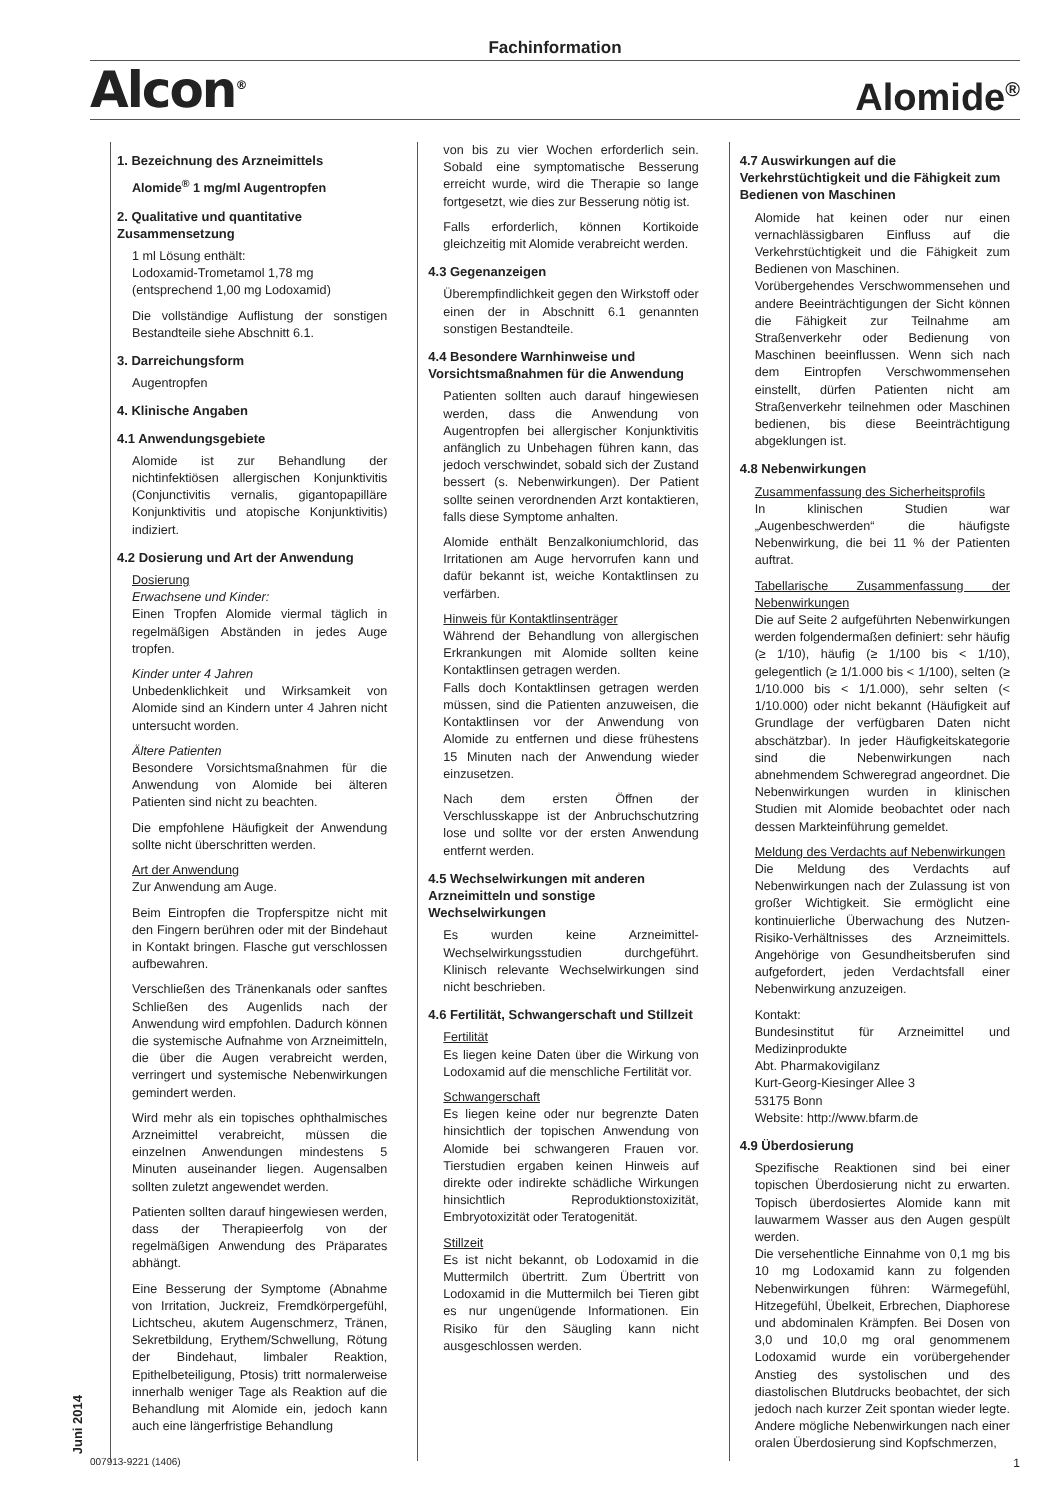Fachinformation
Alcon<sup>®</sup> Alomide<sup>®</sup>
1. Bezeichnung des Arzneimittels
Alomide<sup>®</sup> 1 mg/ml Augentropfen
2. Qualitative und quantitative Zusammensetzung
1 ml Lösung enthält:
Lodoxamid-Trometamol 1,78 mg
(entsprechend 1,00 mg Lodoxamid)
Die vollständige Auflistung der sonstigen Bestandteile siehe Abschnitt 6.1.
3. Darreichungsform
Augentropfen
4. Klinische Angaben
4.1 Anwendungsgebiete
Alomide ist zur Behandlung der nichtinfektiösen allergischen Konjunktivitis (Conjunctivitis vernalis, gigantopapilläre Konjunktivitis und atopische Konjunktivitis) indiziert.
4.2 Dosierung und Art der Anwendung
Dosierung
Erwachsene und Kinder:
Einen Tropfen Alomide viermal täglich in regelmäßigen Abständen in jedes Auge tropfen.
Kinder unter 4 Jahren
Unbedenklichkeit und Wirksamkeit von Alomide sind an Kindern unter 4 Jahren nicht untersucht worden.
Ältere Patienten
Besondere Vorsichtsmaßnahmen für die Anwendung von Alomide bei älteren Patienten sind nicht zu beachten.
Die empfohlene Häufigkeit der Anwendung sollte nicht überschritten werden.
Art der Anwendung
Zur Anwendung am Auge.
Beim Eintropfen die Tropferspitze nicht mit den Fingern berühren oder mit der Bindehaut in Kontakt bringen. Flasche gut verschlossen aufbewahren.
Verschließen des Tränenkanals oder sanftes Schließen des Augenlids nach der Anwendung wird empfohlen. Dadurch können die systemische Aufnahme von Arzneimitteln, die über die Augen verabreicht werden, verringert und systemische Nebenwirkungen gemindert werden.
Wird mehr als ein topisches ophthalmisches Arzneimittel verabreicht, müssen die einzelnen Anwendungen mindestens 5 Minuten auseinander liegen. Augensalben sollten zuletzt angewendet werden.
Patienten sollten darauf hingewiesen werden, dass der Therapieerfolg von der regelmäßigen Anwendung des Präparates abhängt.
Eine Besserung der Symptome (Abnahme von Irritation, Juckreiz, Fremdkörpergefühl, Lichtscheu, akutem Augenschmerz, Tränen, Sekretbildung, Erythem/Schwellung, Rötung der Bindehaut, limbaler Reaktion, Epithelbeteiligung, Ptosis) tritt normalerweise innerhalb weniger Tage als Reaktion auf die Behandlung mit Alomide ein, jedoch kann auch eine längerfristige Behandlung
von bis zu vier Wochen erforderlich sein. Sobald eine symptomatische Besserung erreicht wurde, wird die Therapie so lange fortgesetzt, wie dies zur Besserung nötig ist.
Falls erforderlich, können Kortikoide gleichzeitig mit Alomide verabreicht werden.
4.3 Gegenanzeigen
Überempfindlichkeit gegen den Wirkstoff oder einen der in Abschnitt 6.1 genannten sonstigen Bestandteile.
4.4 Besondere Warnhinweise und Vorsichtsmaßnahmen für die Anwendung
Patienten sollten auch darauf hingewiesen werden, dass die Anwendung von Augentropfen bei allergischer Konjunktivitis anfänglich zu Unbehagen führen kann, das jedoch verschwindet, sobald sich der Zustand bessert (s. Nebenwirkungen). Der Patient sollte seinen verordnenden Arzt kontaktieren, falls diese Symptome anhalten.
Alomide enthält Benzalkoniumchlorid, das Irritationen am Auge hervorrufen kann und dafür bekannt ist, weiche Kontaktlinsen zu verfärben.
Hinweis für Kontaktlinsenträger
Während der Behandlung von allergischen Erkrankungen mit Alomide sollten keine Kontaktlinsen getragen werden.
Falls doch Kontaktlinsen getragen werden müssen, sind die Patienten anzuweisen, die Kontaktlinsen vor der Anwendung von Alomide zu entfernen und diese frühestens 15 Minuten nach der Anwendung wieder einzusetzen.
Nach dem ersten Öffnen der Verschlusskappe ist der Anbruchschutzring lose und sollte vor der ersten Anwendung entfernt werden.
4.5 Wechselwirkungen mit anderen Arzneimitteln und sonstige Wechselwirkungen
Es wurden keine Arzneimittel-Wechselwirkungsstudien durchgeführt. Klinisch relevante Wechselwirkungen sind nicht beschrieben.
4.6 Fertilität, Schwangerschaft und Stillzeit
Fertilität
Es liegen keine Daten über die Wirkung von Lodoxamid auf die menschliche Fertilität vor.
Schwangerschaft
Es liegen keine oder nur begrenzte Daten hinsichtlich der topischen Anwendung von Alomide bei schwangeren Frauen vor. Tierstudien ergaben keinen Hinweis auf direkte oder indirekte schädliche Wirkungen hinsichtlich Reproduktionstoxizität, Embryotoxizität oder Teratogenität.
Stillzeit
Es ist nicht bekannt, ob Lodoxamid in die Muttermilch übertritt. Zum Übertritt von Lodoxamid in die Muttermilch bei Tieren gibt es nur ungenügende Informationen. Ein Risiko für den Säugling kann nicht ausgeschlossen werden.
4.7 Auswirkungen auf die Verkehrstüchtigkeit und die Fähigkeit zum Bedienen von Maschinen
Alomide hat keinen oder nur einen vernachlässigbaren Einfluss auf die Verkehrstüchtigkeit und die Fähigkeit zum Bedienen von Maschinen.
Vorübergehendes Verschwommensehen und andere Beeinträchtigungen der Sicht können die Fähigkeit zur Teilnahme am Straßenverkehr oder Bedienung von Maschinen beeinflussen. Wenn sich nach dem Eintropfen Verschwommensehen einstellt, dürfen Patienten nicht am Straßenverkehr teilnehmen oder Maschinen bedienen, bis diese Beeinträchtigung abgeklungen ist.
4.8 Nebenwirkungen
Zusammenfassung des Sicherheitsprofils
In klinischen Studien war „Augenbeschwerden“ die häufigste Nebenwirkung, die bei 11 % der Patienten auftrat.
Tabellarische Zusammenfassung der Nebenwirkungen
Die auf Seite 2 aufgeführten Nebenwirkungen werden folgendermaßen definiert: sehr häufig (≥ 1/10), häufig (≥ 1/100 bis < 1/10), gelegentlich (≥ 1/1.000 bis < 1/100), selten (≥ 1/10.000 bis < 1/1.000), sehr selten (< 1/10.000) oder nicht bekannt (Häufigkeit auf Grundlage der verfügbaren Daten nicht abschätzbar). In jeder Häufigkeitskategorie sind die Nebenwirkungen nach abnehmendem Schweregrad angeordnet. Die Nebenwirkungen wurden in klinischen Studien mit Alomide beobachtet oder nach dessen Markteinführung gemeldet.
Meldung des Verdachts auf Nebenwirkungen
Die Meldung des Verdachts auf Nebenwirkungen nach der Zulassung ist von großer Wichtigkeit. Sie ermöglicht eine kontinuierliche Überwachung des Nutzen-Risiko-Verhältnisses des Arzneimittels. Angehörige von Gesundheitsberufen sind aufgefordert, jeden Verdachtsfall einer Nebenwirkung anzuzeigen.
Kontakt:
Bundesinstitut für Arzneimittel und Medizinprodukte
Abt. Pharmakovigilanz
Kurt-Georg-Kiesinger Allee 3
53175 Bonn
Website: http://www.bfarm.de
4.9 Überdosierung
Spezifische Reaktionen sind bei einer topischen Überdosierung nicht zu erwarten. Topisch überdosiertes Alomide kann mit lauwarmem Wasser aus den Augen gespült werden.
Die versehentliche Einnahme von 0,1 mg bis 10 mg Lodoxamid kann zu folgenden Nebenwirkungen führen: Wärmegefühl, Hitzegefühl, Übelkeit, Erbrechen, Diaphorese und abdominalen Krämpfen. Bei Dosen von 3,0 und 10,0 mg oral genommenem Lodoxamid wurde ein vorübergehender Anstieg des systolischen und des diastolischen Blutdrucks beobachtet, der sich jedoch nach kurzer Zeit spontan wieder legte. Andere mögliche Nebenwirkungen nach einer oralen Überdosierung sind Kopfschmerzen,
Juni 2014
007913-9221 (1406) 1